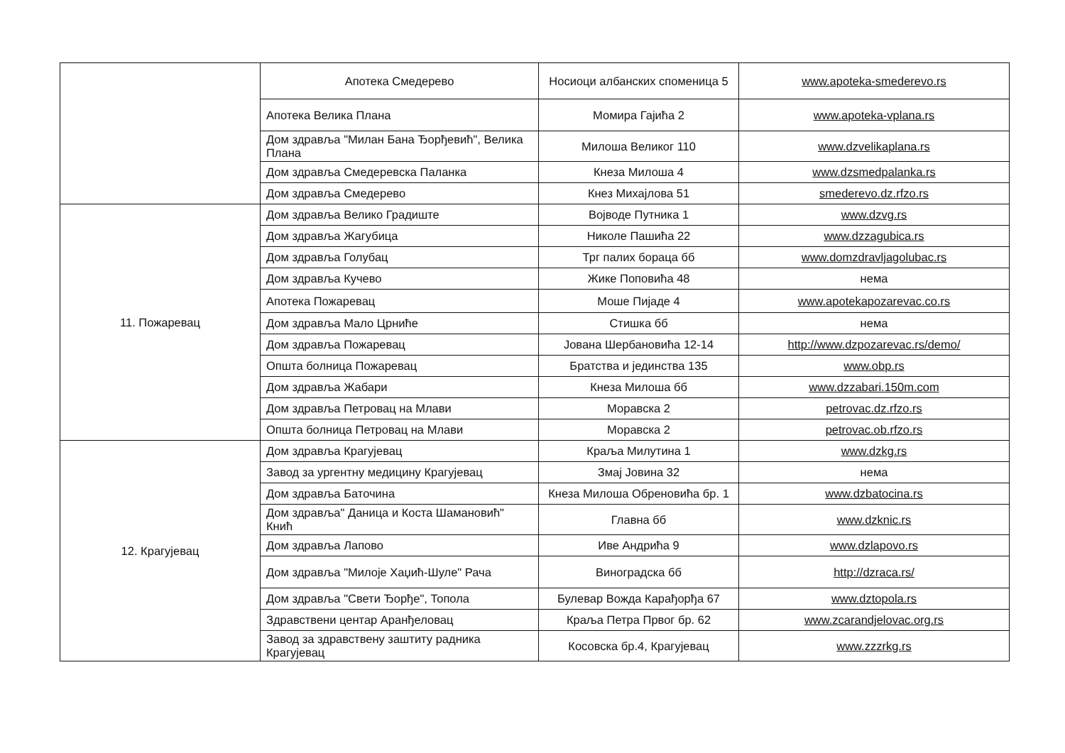| | Апотека Смедерево | Носиоци албанских споменица 5 | www.apoteka-smederevo.rs |
| | Апотека Велика Плана | Момира Гајића 2 | www.apoteka-vplana.rs |
| | Дом здравља "Милан Бана Ђорђевић", Велика Плана | Милоша Великог 110 | www.dzvelikaplana.rs |
| | Дом здравља Смедеревска Паланка | Кнеза Милоша 4 | www.dzsmedpalanka.rs |
| | Дом здравља Смедерево | Кнез Михајлова 51 | smederevo.dz.rfzo.rs |
| 11. Пожаревац | Дом здравља Велико Градиште | Војводе Путника 1 | www.dzvg.rs |
| | Дом здравља Жагубица | Николе Пашића 22 | www.dzzagubica.rs |
| | Дом здравља Голубац | Трг палих бораца бб | www.domzdravljagolubac.rs |
| | Дом здравља Кучево | Жике Поповића 48 | нема |
| | Апотека Пожаревац | Моше Пијаде 4 | www.apotekapozarevac.co.rs |
| | Дом здравља Мало Црниће | Стишка бб | нема |
| | Дом здравља Пожаревац | Јована Шербановића 12-14 | http://www.dzpozarevac.rs/demo/ |
| | Општа болница Пожаревац | Братства и јединства 135 | www.obp.rs |
| | Дом здравља Жабари | Кнеза Милоша бб | www.dzzabari.150m.com |
| | Дом здравља Петровац на Млави | Моравска 2 | petrovac.dz.rfzo.rs |
| | Општа болница Петровац на Млави | Моравска 2 | petrovac.ob.rfzo.rs |
| 12. Крагујевац | Дом здравља Крагујевац | Краља Милутина 1 | www.dzkg.rs |
| | Завод за ургентну медицину Крагујевац | Змај Јовина 32 | нема |
| | Дом здравља Баточина | Кнеза Милоша Обреновића бр. 1 | www.dzbatocina.rs |
| | Дом здравља" Даница и Коста Шамановић" Кнић | Главна бб | www.dzknic.rs |
| | Дом здравља Лапово | Иве Андрића 9 | www.dzlapovo.rs |
| | Дом здравља "Милоје Хаџић-Шуле" Рача | Виноградска бб | http://dzraca.rs/ |
| | Дом здравља "Свети Ђорђе", Топола | Булевар Вожда Карађорђа 67 | www.dztopola.rs |
| | Здравствени центар Аранђеловац | Краља Петра Првог бр. 62 | www.zcarandjelovac.org.rs |
| | Завод за здравствену заштиту радника Крагујевац | Косовска бр.4, Крагујевац | www.zzzrkg.rs |